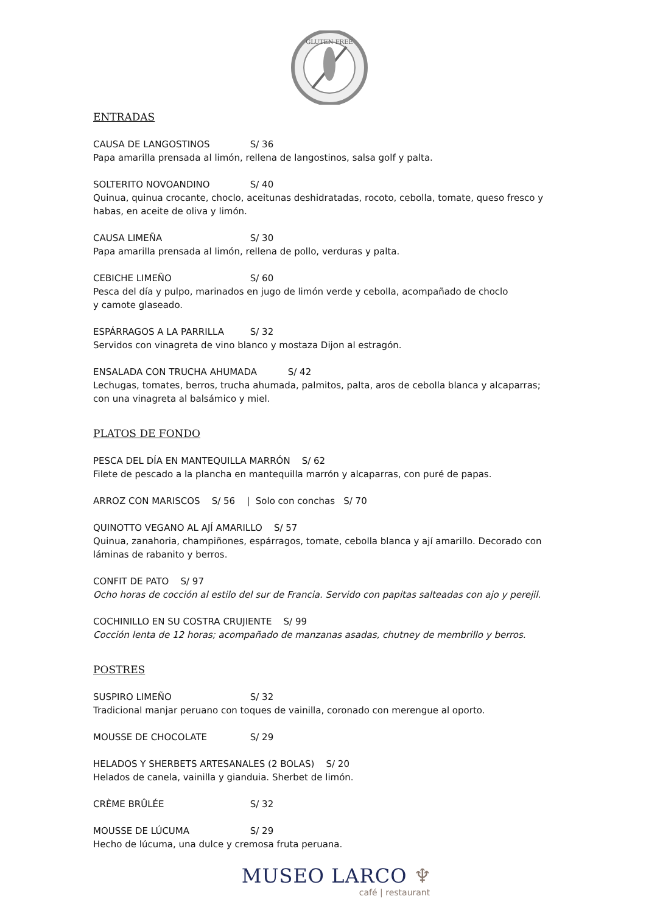GLUTEN FREE
ENTRADAS
CAUSA DE LANGOSTINOS S/ 36
Papa amarilla prensada al limón, rellena de langostinos, salsa golf y palta.
SOLTERITO NOVOANDINO S/ 40
Quinua, quinua crocante, choclo, aceitunas deshidratadas, rocoto, cebolla, tomate, queso fresco y habas, en aceite de oliva y limón.
CAUSA LIMEÑA S/ 30
Papa amarilla prensada al limón, rellena de pollo, verduras y palta.
CEBICHE LIMEÑO S/ 60
Pesca del día y pulpo, marinados en jugo de limón verde y cebolla, acompañado de choclo
y camote glaseado.
ESPÁRRAGOS A LA PARRILLA S/ 32
Servidos con vinagreta de vino blanco y mostaza Dijon al estragón.
ENSALADA CON TRUCHA AHUMADA S/ 42
Lechugas, tomates, berros, trucha ahumada, palmitos, palta, aros de cebolla blanca y alcaparras; con una vinagreta al balsámico y miel.
PLATOS DE FONDO
PESCA DEL DÍA EN MANTEQUILLA MARRÓN S/ 62
Filete de pescado a la plancha en mantequilla marrón y alcaparras, con puré de papas.
ARROZ CON MARISCOS S/ 56 | Solo con conchas S/ 70
QUINOTTO VEGANO AL AJÍ AMARILLO S/ 57
Quinua, zanahoria, champiñones, espárragos, tomate, cebolla blanca y ají amarillo. Decorado con láminas de rabanito y berros.
CONFIT DE PATO S/ 97
Ocho horas de cocción al estilo del sur de Francia. Servido con papitas salteadas con ajo y perejil.
COCHINILLO EN SU COSTRA CRUJIENTE S/ 99
Cocción lenta de 12 horas; acompañado de manzanas asadas, chutney de membrillo y berros.
POSTRES
SUSPIRO LIMEÑO S/ 32
Tradicional manjar peruano con toques de vainilla, coronado con merengue al oporto.
MOUSSE DE CHOCOLATE S/ 29
HELADOS Y SHERBETS ARTESANALES (2 BOLAS) S/ 20
Helados de canela, vainilla y gianduia. Sherbet de limón.
CRÈME BRÛLÉE S/ 32
MOUSSE DE LÚCUMA S/ 29
Hecho de lúcuma, una dulce y cremosa fruta peruana.
MUSEO LARCO ♆
café | restaurant